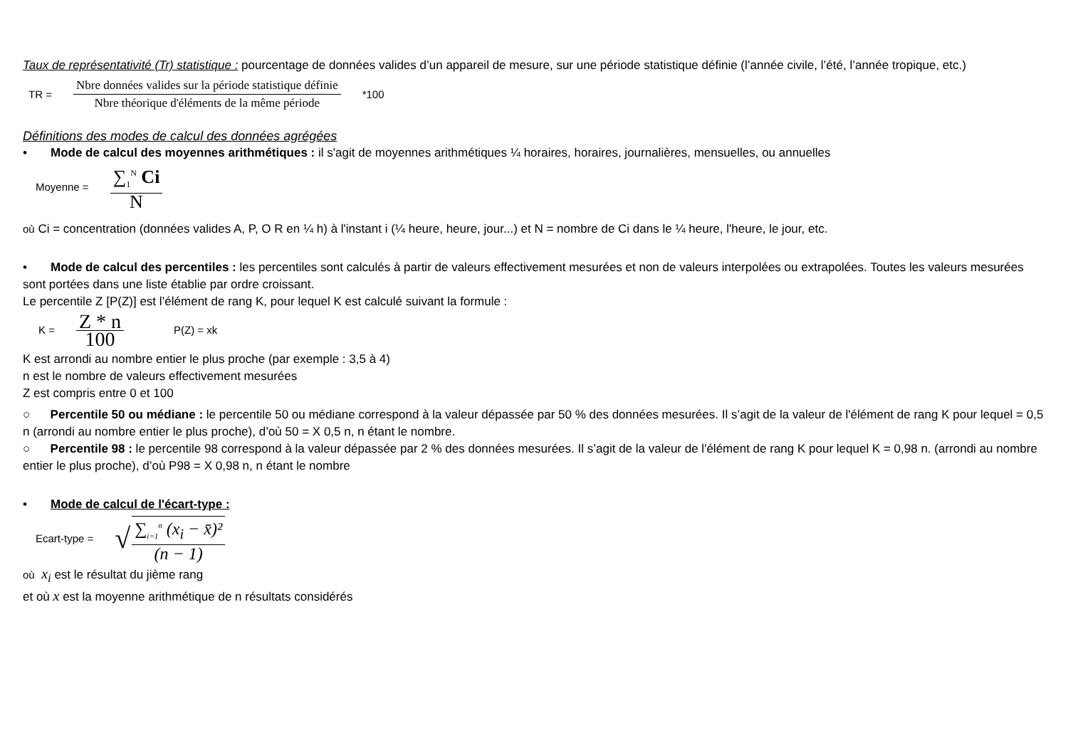Taux de représentativité (Tr) statistique : pourcentage de données valides d’un appareil de mesure, sur une période statistique définie (l’année civile, l’été, l’année tropique, etc.)
TR = Nbre données valides sur la période statistique définie Nbre théorique d'éléments de la même période *100
Définitions des modes de calcul des données agrégées
• Mode de calcul des moyennes arithmétiques : il s'agit de moyennes arithmétiques ¼ horaires, horaires, journalières, mensuelles, ou annuelles
Moyenne = ∑<sub>1</sub><sup>N</sup> Ci N
où Ci = concentration (données valides A, P, O R en ¼ h) à l'instant i (¼ heure, heure, jour...) et N = nombre de Ci dans le ¼ heure, l'heure, le jour, etc.
• Mode de calcul des percentiles : les percentiles sont calculés à partir de valeurs effectivement mesurées et non de valeurs interpolées ou extrapolées. Toutes les valeurs mesurées sont portées dans une liste établie par ordre croissant.
Le percentile Z [P(Z)] est l’élément de rang K, pour lequel K est calculé suivant la formule :
K = Z * n 100 P(Z) = xk
K est arrondi au nombre entier le plus proche (par exemple : 3,5 à 4)
n est le nombre de valeurs effectivement mesurées
Z est compris entre 0 et 100
○ Percentile 50 ou médiane : le percentile 50 ou médiane correspond à la valeur dépassée par 50 % des données mesurées. Il s’agit de la valeur de l'élément de rang K pour lequel = 0,5 n (arrondi au nombre entier le plus proche), d’où 50 = X 0,5 n, n étant le nombre.
○ Percentile 98 : le percentile 98 correspond à la valeur dépassée par 2 % des données mesurées. Il s’agit de la valeur de l'élément de rang K pour lequel K = 0,98 n. (arrondi au nombre entier le plus proche), d’où P98 = X 0,98 n, n étant le nombre
• Mode de calcul de l'écart-type :
Ecart-type = √ ∑<sub>i=1</sub><sup>n</sup> (x<sub>i</sub> − x̄)² (n − 1)
où x<sub>i</sub> est le résultat du jième rang
et où x est la moyenne arithmétique de n résultats considérés